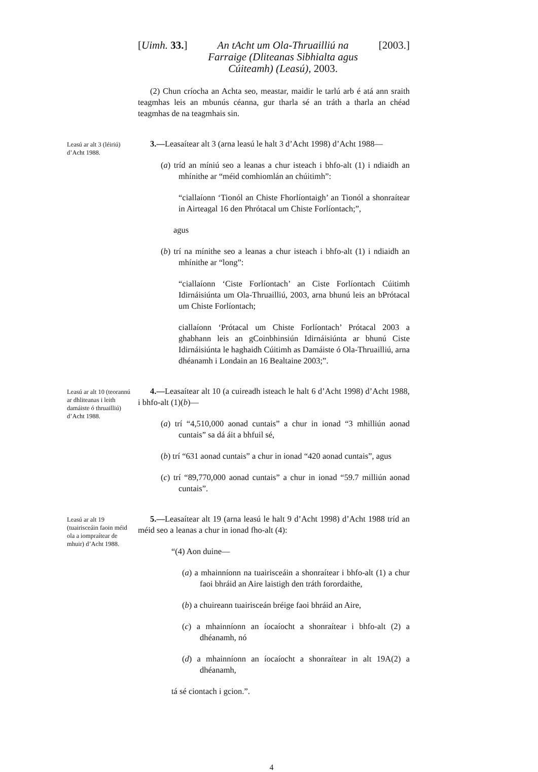[Uimh. 33.] An tAcht um Ola-Thruailliú na Farraige (Dliteanas Sibhialta agus Cúiteamh) (Leasú), 2003. [2003.]
(2) Chun críocha an Achta seo, meastar, maidir le tarlú arb é atá ann sraith teagmhas leis an mbunús céanna, gur tharla sé an tráth a tharla an chéad teagmhas de na teagmhais sin.
Leasú ar alt 3 (léiriú) d’Acht 1988.
3.—Leasaítear alt 3 (arna leasú le halt 3 d’Acht 1998) d’Acht 1988—
(a) tríd an míniú seo a leanas a chur isteach i bhfo-alt (1) i ndiaidh an mhínithe ar “méid comhiomlán an chúitimh”:
“ciallaíonn ‘Tionól an Chiste Fhorlíontaigh’ an Tionól a shonraítear in Airteagal 16 den Phrótacal um Chiste Forlíontach;”,
agus
(b) trí na mínithe seo a leanas a chur isteach i bhfo-alt (1) i ndiaidh an mhínithe ar “long”:
“ciallaíonn ‘Ciste Forlíontach’ an Ciste Forlíontach Cúitimh Idirnáisiúnta um Ola-Thruailliú, 2003, arna bhunú leis an bPrótacal um Chiste Forlíontach;
ciallaíonn ‘Prótacal um Chiste Forlíontach’ Prótacal 2003 a ghabhann leis an gCoinbhinsiún Idirnáisiúnta ar bhunú Ciste Idirnáisiúnta le haghaidh Cúitimh as Damáiste ó Ola-Thruailliú, arna dhéanamh i Londain an 16 Bealtaine 2003;”.
Leasú ar alt 10 (teorannú ar dhliteanas i leith damáiste ó thruailliú) d’Acht 1988.
4.—Leasaítear alt 10 (a cuireadh isteach le halt 6 d’Acht 1998) d’Acht 1988, i bhfo-alt (1)(b)—
(a) trí “4,510,000 aonad cuntais” a chur in ionad “3 mhilliún aonad cuntais” sa dá áit a bhfuil sé,
(b) trí “631 aonad cuntais” a chur in ionad “420 aonad cuntais”, agus
(c) trí “89,770,000 aonad cuntais” a chur in ionad “59.7 milliún aonad cuntais”.
Leasú ar alt 19 (tuairisceáin faoin méid ola a iompraítear de mhuir) d’Acht 1988.
5.—Leasaítear alt 19 (arna leasú le halt 9 d’Acht 1998) d’Acht 1988 tríd an méid seo a leanas a chur in ionad fho-alt (4):
“(4) Aon duine—
(a) a mhainníonn na tuairisceáin a shonraítear i bhfo-alt (1) a chur faoi bhráid an Aire laistigh den tráth forordaithe,
(b) a chuireann tuairisceán bréige faoi bhráid an Aire,
(c) a mhainníonn an íocaíocht a shonraítear i bhfo-alt (2) a dhéanamh, nó
(d) a mhainníonn an íocaíocht a shonraítear in alt 19A(2) a dhéanamh,
tá sé ciontach i gcion.”.
4